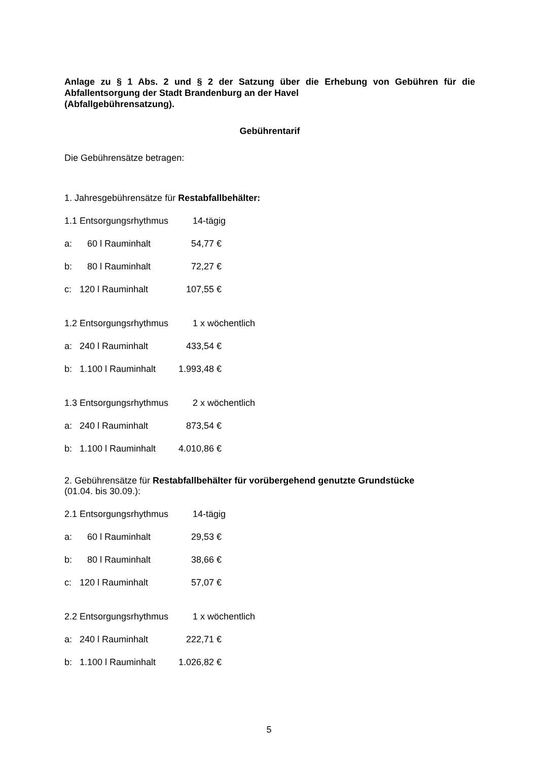Anlage zu § 1 Abs. 2 und § 2 der Satzung über die Erhebung von Gebühren für die Abfallentsorgung der Stadt Brandenburg an der Havel
(Abfallgebührensatzung).
Gebührentarif
Die Gebührensätze betragen:
1. Jahresgebührensätze für Restabfallbehälter:
1.1 Entsorgungsrhythmus 14-tägig
a: 60 l Rauminhalt 54,77 €
b: 80 l Rauminhalt 72,27 €
c: 120 l Rauminhalt 107,55 €
1.2 Entsorgungsrhythmus 1 x wöchentlich
a: 240 l Rauminhalt 433,54 €
b: 1.100 l Rauminhalt 1.993,48 €
1.3 Entsorgungsrhythmus 2 x wöchentlich
a: 240 l Rauminhalt 873,54 €
b: 1.100 l Rauminhalt 4.010,86 €
2. Gebührensätze für Restabfallbehälter für vorübergehend genutzte Grundstücke
(01.04. bis 30.09.):
2.1 Entsorgungsrhythmus 14-tägig
a: 60 l Rauminhalt 29,53 €
b: 80 l Rauminhalt 38,66 €
c: 120 l Rauminhalt 57,07 €
2.2 Entsorgungsrhythmus 1 x wöchentlich
a: 240 l Rauminhalt 222,71 €
b: 1.100 l Rauminhalt 1.026,82 €
5